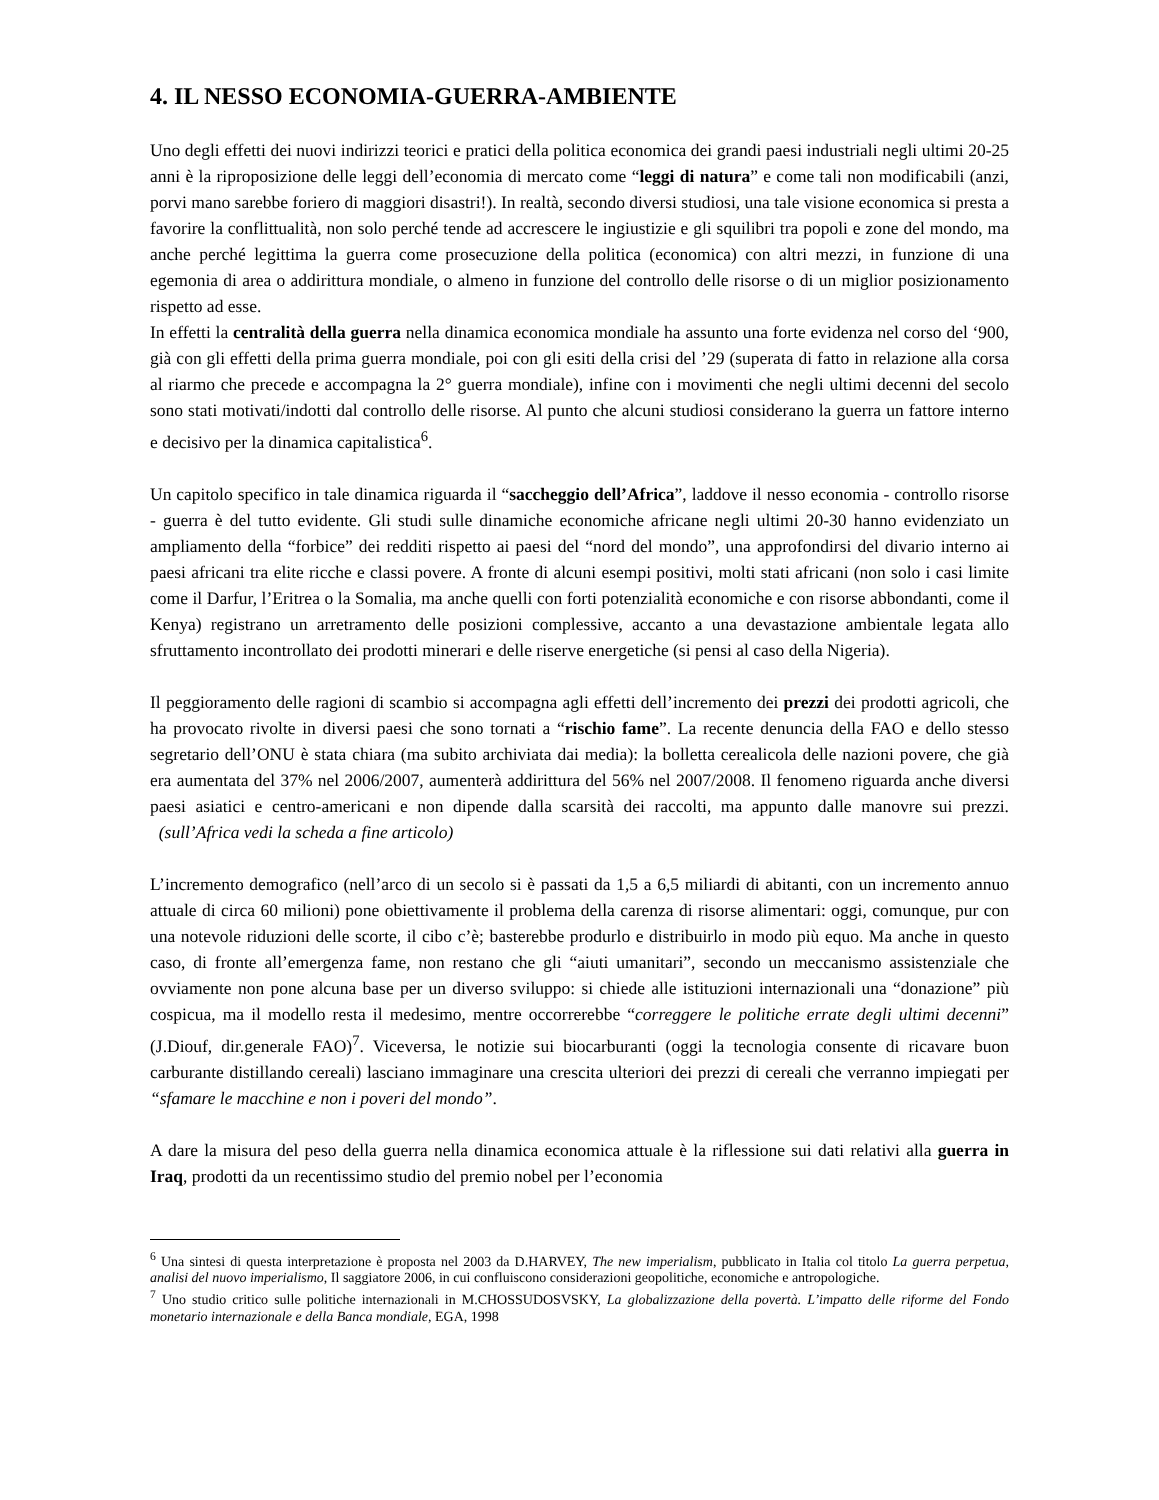4. IL NESSO ECONOMIA-GUERRA-AMBIENTE
Uno degli effetti dei nuovi indirizzi teorici e pratici della politica economica dei grandi paesi industriali negli ultimi 20-25 anni è la riproposizione delle leggi dell’economia di mercato come “leggi di natura” e come tali non modificabili (anzi, porvi mano sarebbe foriero di maggiori disastri!). In realtà, secondo diversi studiosi, una tale visione economica si presta a favorire la conflittualità, non solo perché tende ad accrescere le ingiustizie e gli squilibri tra popoli e zone del mondo, ma anche perché legittima la guerra come prosecuzione della politica (economica) con altri mezzi, in funzione di una egemonia di area o addirittura mondiale, o almeno in funzione del controllo delle risorse o di un miglior posizionamento rispetto ad esse.
In effetti la centralità della guerra nella dinamica economica mondiale ha assunto una forte evidenza nel corso del ‘900, già con gli effetti della prima guerra mondiale, poi con gli esiti della crisi del ’29 (superata di fatto in relazione alla corsa al riarmo che precede e accompagna la 2° guerra mondiale), infine con i movimenti che negli ultimi decenni del secolo sono stati motivati/indotti dal controllo delle risorse. Al punto che alcuni studiosi considerano la guerra un fattore interno e decisivo per la dinamica capitalistica<sup>6</sup>.
Un capitolo specifico in tale dinamica riguarda il “saccheggio dell’Africa”, laddove il nesso economia - controllo risorse - guerra è del tutto evidente. Gli studi sulle dinamiche economiche africane negli ultimi 20-30 hanno evidenziato un ampliamento della “forbice” dei redditi rispetto ai paesi del “nord del mondo”, una approfondirsi del divario interno ai paesi africani tra elite ricche e classi povere. A fronte di alcuni esempi positivi, molti stati africani (non solo i casi limite come il Darfur, l’Eritrea o la Somalia, ma anche quelli con forti potenzialità economiche e con risorse abbondanti, come il Kenya) registrano un arretramento delle posizioni complessive, accanto a una devastazione ambientale legata allo sfruttamento incontrollato dei prodotti minerari e delle riserve energetiche (si pensi al caso della Nigeria).
Il peggioramento delle ragioni di scambio si accompagna agli effetti dell’incremento dei prezzi dei prodotti agricoli, che ha provocato rivolte in diversi paesi che sono tornati a “rischio fame”. La recente denuncia della FAO e dello stesso segretario dell’ONU è stata chiara (ma subito archiviata dai media): la bolletta cerealicola delle nazioni povere, che già era aumentata del 37% nel 2006/2007, aumenterà addirittura del 56% nel 2007/2008. Il fenomeno riguarda anche diversi paesi asiatici e centro-americani e non dipende dalla scarsità dei raccolti, ma appunto dalle manovre sui prezzi. (sull’Africa vedi la scheda a fine articolo)
L’incremento demografico (nell’arco di un secolo si è passati da 1,5 a 6,5 miliardi di abitanti, con un incremento annuo attuale di circa 60 milioni) pone obiettivamente il problema della carenza di risorse alimentari: oggi, comunque, pur con una notevole riduzioni delle scorte, il cibo c’è; basterebbe produrlo e distribuirlo in modo più equo. Ma anche in questo caso, di fronte all’emergenza fame, non restano che gli “aiuti umanitari”, secondo un meccanismo assistenziale che ovviamente non pone alcuna base per un diverso sviluppo: si chiede alle istituzioni internazionali una “donazione” più cospicua, ma il modello resta il medesimo, mentre occorrerebbe “correggere le politiche errate degli ultimi decenni” (J.Diouf, dir.generale FAO)<sup>7</sup>. Viceversa, le notizie sui biocarburanti (oggi la tecnologia consente di ricavare buon carburante distillando cereali) lasciano immaginare una crescita ulteriori dei prezzi di cereali che verranno impiegati per “sfamare le macchine e non i poveri del mondo”.
A dare la misura del peso della guerra nella dinamica economica attuale è la riflessione sui dati relativi alla guerra in Iraq, prodotti da un recentissimo studio del premio nobel per l’economia
<sup>6</sup> Una sintesi di questa interpretazione è proposta nel 2003 da D.HARVEY, The new imperialism, pubblicato in Italia col titolo La guerra perpetua, analisi del nuovo imperialismo, Il saggiatore 2006, in cui confluiscono considerazioni geopolitiche, economiche e antropologiche.
<sup>7</sup> Uno studio critico sulle politiche internazionali in M.CHOSSUDOSVSKY, La globalizzazione della povertà. L’impatto delle riforme del Fondo monetario internazionale e della Banca mondiale, EGA, 1998